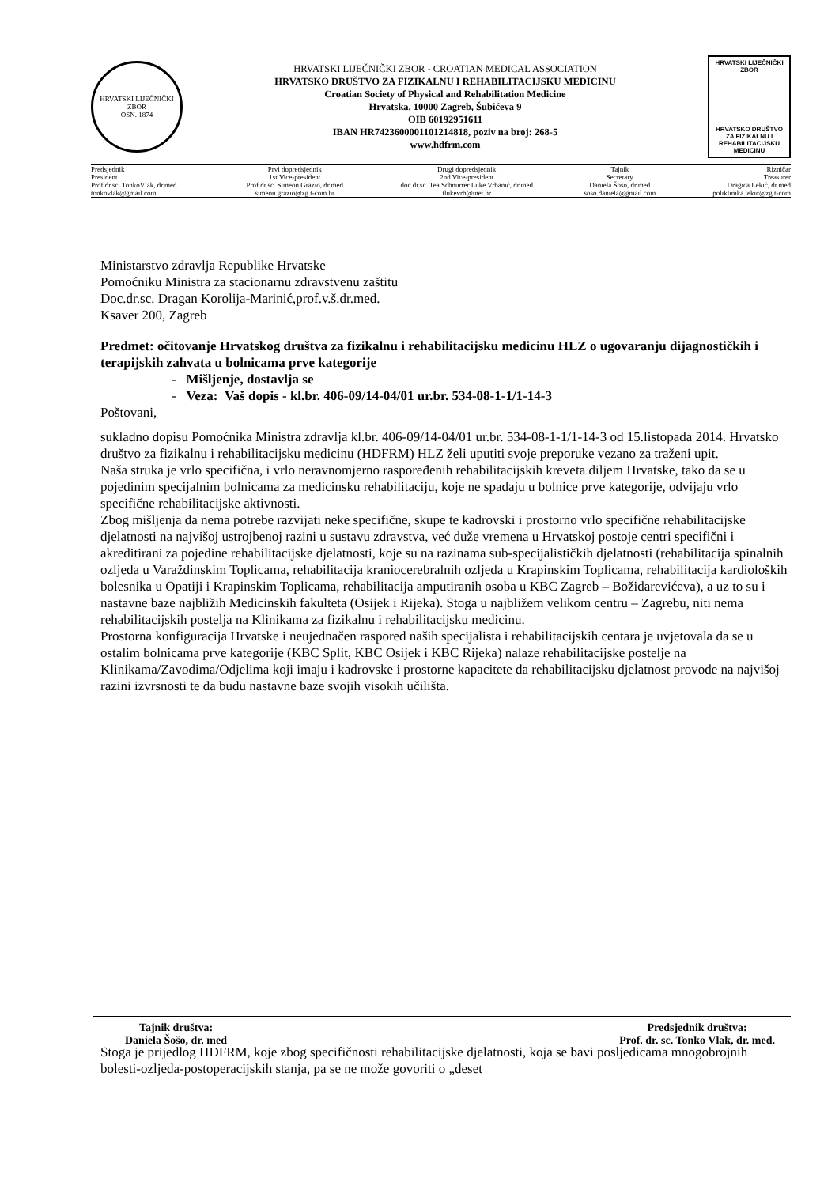HRVATSKI LIJEČNIČKI ZBOR
OSN. 1874
HRVATSKI LIJEČNIČKI ZBOR - CROATIAN MEDICAL ASSOCIATION
HRVATSKO DRUŠTVO ZA FIZIKALNU I REHABILITACIJSKU MEDICINU
Croatian Society of Physical and Rehabilitation Medicine
Hrvatska, 10000 Zagreb, Šubićeva 9
OIB 60192951611
IBAN HR7423600001101214818, poziv na broj: 268-5
www.hdfrm.com
HRVATSKI LIJEČNIČKI ZBOR
HRVATSKO DRUŠTVO ZA FIZIKALNU I REHABILITACIJSKU MEDICINU
| Predsjednik President Prof.dr.sc. TonkoVlak, dr.med. tonkovlak@gmail.com | Prvi dopredsjednik 1st Vice-president Prof.dr.sc. Simeon Grazio, dr.med simeon.grazio@zg.t-com.hr | Drugi dopredsjednik 2nd Vice-president doc.dr.sc. Tea Schnurrer Luke Vrbanić, dr.med tlukevrb@inet.hr | Tajnik Secretary Daniela Šošo, dr.med soso.daniela@gmail.com | Rizničar Treasurer Dragica Lekić, dr.med poliklinika.lekic@zg.t-com |
Ministarstvo zdravlja Republike Hrvatske
Pomoćniku Ministra za stacionarnu zdravstvenu zaštitu
Doc.dr.sc. Dragan Korolija-Marinić,prof.v.š.dr.med.
Ksaver 200, Zagreb
Predmet: očitovanje Hrvatskog društva za fizikalnu i rehabilitacijsku medicinu HLZ o ugovaranju dijagnostičkih i terapijskih zahvata u bolnicama prve kategorije
- Mišljenje, dostavlja se
- Veza: Vaš dopis - kl.br. 406-09/14-04/01 ur.br. 534-08-1-1/1-14-3
Poštovani,
sukladno dopisu Pomoćnika Ministra zdravlja kl.br. 406-09/14-04/01 ur.br. 534-08-1-1/1-14-3 od 15.listopada 2014. Hrvatsko društvo za fizikalnu i rehabilitacijsku medicinu (HDFRM) HLZ želi uputiti svoje preporuke vezano za traženi upit.
Naša struka je vrlo specifična, i vrlo neravnomjerno raspoređenih rehabilitacijskih kreveta diljem Hrvatske, tako da se u pojedinim specijalnim bolnicama za medicinsku rehabilitaciju, koje ne spadaju u bolnice prve kategorije, odvijaju vrlo specifične rehabilitacijske aktivnosti.
Zbog mišljenja da nema potrebe razvijati neke specifične, skupe te kadrovski i prostorno vrlo specifične rehabilitacijske djelatnosti na najvišoj ustrojbenoj razini u sustavu zdravstva, već duže vremena u Hrvatskoj postoje centri specifični i akreditirani za pojedine rehabilitacijske djelatnosti, koje su na razinama sub-specijalističkih djelatnosti (rehabilitacija spinalnih ozljeda u Varaždinskim Toplicama, rehabilitacija kraniocerebralnih ozljeda u Krapinskim Toplicama, rehabilitacija kardioloških bolesnika u Opatiji i Krapinskim Toplicama, rehabilitacija amputiranih osoba u KBC Zagreb – Božidarevićeva), a uz to su i nastavne baze najbližih Medicinskih fakulteta (Osijek i Rijeka). Stoga u najbližem velikom centru – Zagrebu, niti nema rehabilitacijskih postelja na Klinikama za fizikalnu i rehabilitacijsku medicinu.
Prostorna konfiguracija Hrvatske i neujednačen raspored naših specijalista i rehabilitacijskih centara je uvjetovala da se u ostalim bolnicama prve kategorije (KBC Split, KBC Osijek i KBC Rijeka) nalaze rehabilitacijske postelje na Klinikama/Zavodima/Odjelima koji imaju i kadrovske i prostorne kapacitete da rehabilitacijsku djelatnost provode na najvišoj razini izvrsnosti te da budu nastavne baze svojih visokih učilišta.
Stoga je prijedlog HDFRM, koje zbog specifičnosti rehabilitacijske djelatnosti, koja se bavi posljedicama mnogobrojnih bolesti-ozljeda-postoperacijskih stanja, pa se ne može govoriti o „deset
Tajnik društva:
Daniela Šošo, dr. med
Predsjednik društva:
Prof. dr. sc. Tonko Vlak, dr. med.